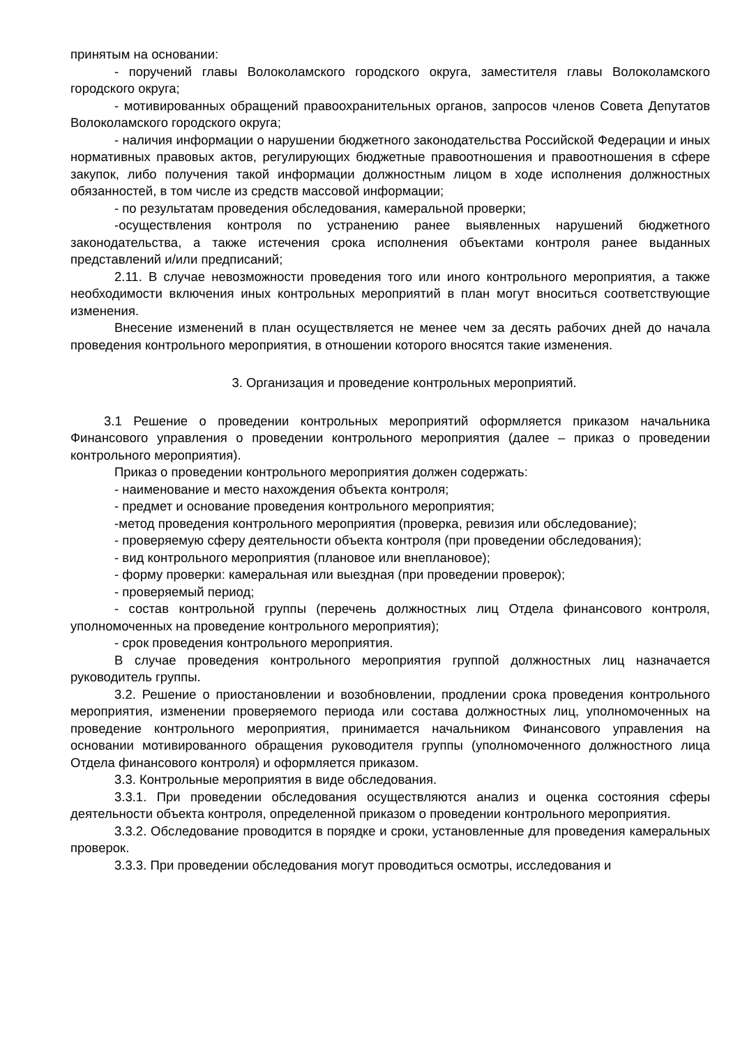принятым на основании:
- поручений главы Волоколамского городского округа, заместителя главы Волоколамского городского округа;
- мотивированных обращений правоохранительных органов, запросов членов Совета Депутатов Волоколамского городского округа;
- наличия информации о нарушении бюджетного законодательства Российской Федерации и иных нормативных правовых актов, регулирующих бюджетные правоотношения и правоотношения в сфере закупок, либо получения такой информации должностным лицом в ходе исполнения должностных обязанностей, в том числе из средств массовой информации;
- по результатам проведения обследования, камеральной проверки;
-осуществления контроля по устранению ранее выявленных нарушений бюджетного законодательства, а также истечения срока исполнения объектами контроля ранее выданных представлений и/или предписаний;
2.11. В случае невозможности проведения того или иного контрольного мероприятия, а также необходимости включения иных контрольных мероприятий в план могут вноситься соответствующие изменения.
Внесение изменений в план осуществляется не менее чем за десять рабочих дней до начала проведения контрольного мероприятия, в отношении которого вносятся такие изменения.
3. Организация и проведение контрольных мероприятий.
3.1 Решение о проведении контрольных мероприятий оформляется приказом начальника Финансового управления о проведении контрольного мероприятия (далее – приказ о проведении контрольного мероприятия).
Приказ о проведении контрольного мероприятия должен содержать:
- наименование и место нахождения объекта контроля;
- предмет и основание проведения контрольного мероприятия;
-метод проведения контрольного мероприятия (проверка, ревизия или обследование);
- проверяемую сферу деятельности объекта контроля (при проведении обследования);
- вид контрольного мероприятия (плановое или внеплановое);
- форму проверки: камеральная или выездная (при проведении проверок);
- проверяемый период;
- состав контрольной группы (перечень должностных лиц Отдела финансового контроля, уполномоченных на проведение контрольного мероприятия);
- срок проведения контрольного мероприятия.
В случае проведения контрольного мероприятия группой должностных лиц назначается руководитель группы.
3.2. Решение о приостановлении и возобновлении, продлении срока проведения контрольного мероприятия, изменении проверяемого периода или состава должностных лиц, уполномоченных на проведение контрольного мероприятия, принимается начальником Финансового управления на основании мотивированного обращения руководителя группы (уполномоченного должностного лица Отдела финансового контроля) и оформляется приказом.
3.3. Контрольные мероприятия в виде обследования.
3.3.1. При проведении обследования осуществляются анализ и оценка состояния сферы деятельности объекта контроля, определенной приказом о проведении контрольного мероприятия.
3.3.2. Обследование проводится в порядке и сроки, установленные для проведения камеральных проверок.
3.3.3. При проведении обследования могут проводиться осмотры, исследования и